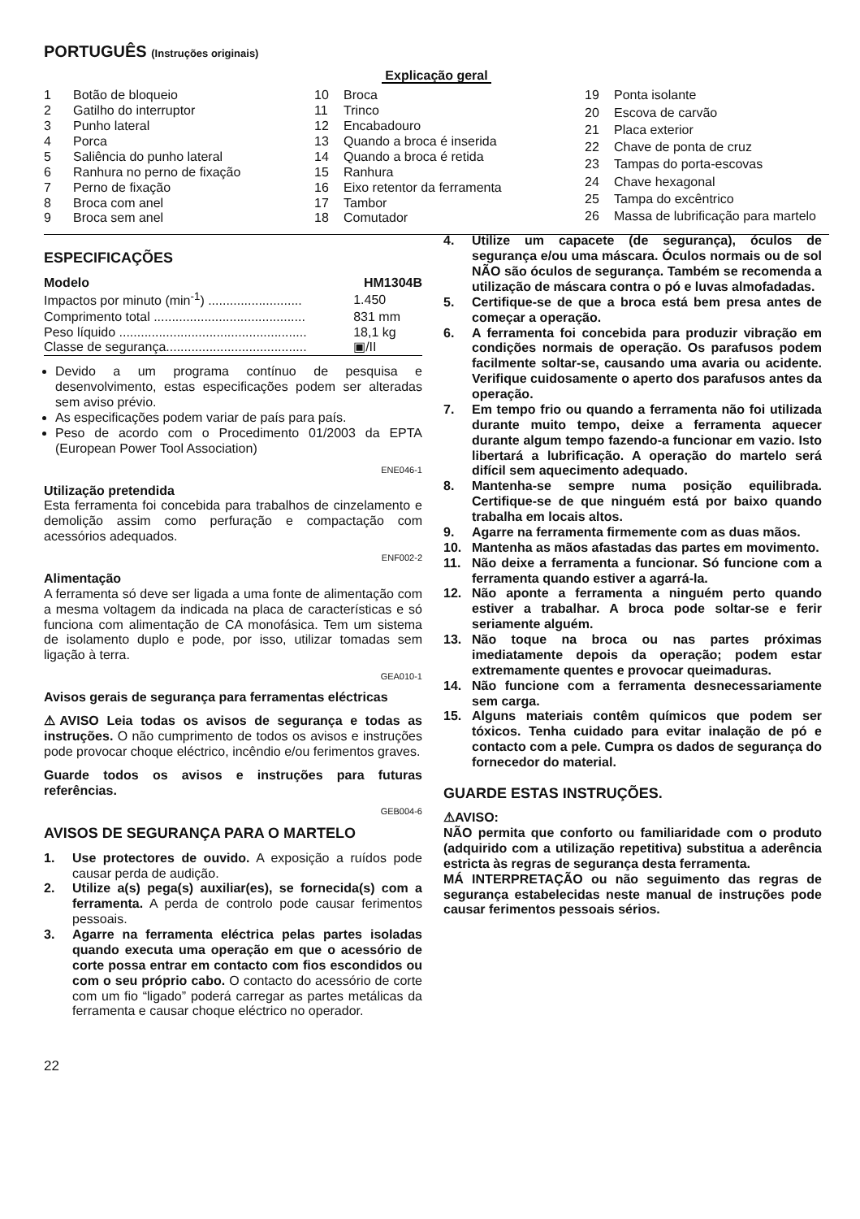PORTUGUÊS (Instruções originais)
Explicação geral
| 1 | Botão de bloqueio |
| 2 | Gatilho do interruptor |
| 3 | Punho lateral |
| 4 | Porca |
| 5 | Saliência do punho lateral |
| 6 | Ranhura no perno de fixação |
| 7 | Perno de fixação |
| 8 | Broca com anel |
| 9 | Broca sem anel |
| 10 | Broca |
| 11 | Trinco |
| 12 | Encabadouro |
| 13 | Quando a broca é inserida |
| 14 | Quando a broca é retida |
| 15 | Ranhura |
| 16 | Eixo retentor da ferramenta |
| 17 | Tambor |
| 18 | Comutador |
| 19 | Ponta isolante |
| 20 | Escova de carvão |
| 21 | Placa exterior |
| 22 | Chave de ponta de cruz |
| 23 | Tampas do porta-escovas |
| 24 | Chave hexagonal |
| 25 | Tampa do excêntrico |
| 26 | Massa de lubrificação para martelo |
ESPECIFICAÇÕES
| Modelo | HM1304B |
| Impactos por minuto (min<sup>-1</sup>) .......................... | 1.450 |
| Comprimento total .......................................... | 831 mm |
| Peso líquido .................................................... | 18,1 kg |
| Classe de segurança....................................... | ▣/II |
Devido a um programa contínuo de pesquisa e desenvolvimento, estas especificações podem ser alteradas sem aviso prévio.
As especificações podem variar de país para país.
Peso de acordo com o Procedimento 01/2003 da EPTA (European Power Tool Association)
ENE046-1
Utilização pretendida
Esta ferramenta foi concebida para trabalhos de cinzelamento e demolição assim como perfuração e compactação com acessórios adequados.
ENF002-2
Alimentação
A ferramenta só deve ser ligada a uma fonte de alimentação com a mesma voltagem da indicada na placa de características e só funciona com alimentação de CA monofásica. Tem um sistema de isolamento duplo e pode, por isso, utilizar tomadas sem ligação à terra.
GEA010-1
Avisos gerais de segurança para ferramentas eléctricas
⚠AVISO Leia todas os avisos de segurança e todas as instruções. O não cumprimento de todos os avisos e instruções pode provocar choque eléctrico, incêndio e/ou ferimentos graves.
Guarde todos os avisos e instruções para futuras referências.
GEB004-6
AVISOS DE SEGURANÇA PARA O MARTELO
1. Use protectores de ouvido. A exposição a ruídos pode causar perda de audição.
2. Utilize a(s) pega(s) auxiliar(es), se fornecida(s) com a ferramenta. A perda de controlo pode causar ferimentos pessoais.
3. Agarre na ferramenta eléctrica pelas partes isoladas quando executa uma operação em que o acessório de corte possa entrar em contacto com fios escondidos ou com o seu próprio cabo. O contacto do acessório de corte com um fio “ligado” poderá carregar as partes metálicas da ferramenta e causar choque eléctrico no operador.
4. Utilize um capacete (de segurança), óculos de segurança e/ou uma máscara. Óculos normais ou de sol NÃO são óculos de segurança. Também se recomenda a utilização de máscara contra o pó e luvas almofadadas.
5. Certifique-se de que a broca está bem presa antes de começar a operação.
6. A ferramenta foi concebida para produzir vibração em condições normais de operação. Os parafusos podem facilmente soltar-se, causando uma avaria ou acidente. Verifique cuidosamente o aperto dos parafusos antes da operação.
7. Em tempo frio ou quando a ferramenta não foi utilizada durante muito tempo, deixe a ferramenta aquecer durante algum tempo fazendo-a funcionar em vazio. Isto libertará a lubrificação. A operação do martelo será difícil sem aquecimento adequado.
8. Mantenha-se sempre numa posição equilibrada. Certifique-se de que ninguém está por baixo quando trabalha em locais altos.
9. Agarre na ferramenta firmemente com as duas mãos.
10. Mantenha as mãos afastadas das partes em movimento.
11. Não deixe a ferramenta a funcionar. Só funcione com a ferramenta quando estiver a agarrá-la.
12. Não aponte a ferramenta a ninguém perto quando estiver a trabalhar. A broca pode soltar-se e ferir seriamente alguém.
13. Não toque na broca ou nas partes próximas imediatamente depois da operação; podem estar extremamente quentes e provocar queimaduras.
14. Não funcione com a ferramenta desnecessariamente sem carga.
15. Alguns materiais contêm químicos que podem ser tóxicos. Tenha cuidado para evitar inalação de pó e contacto com a pele. Cumpra os dados de segurança do fornecedor do material.
GUARDE ESTAS INSTRUÇÕES.
⚠AVISO:
NÃO permita que conforto ou familiaridade com o produto (adquirido com a utilização repetitiva) substitua a aderência estricta às regras de segurança desta ferramenta.
MÁ INTERPRETAÇÃO ou não seguimento das regras de segurança estabelecidas neste manual de instruções pode causar ferimentos pessoais sérios.
22